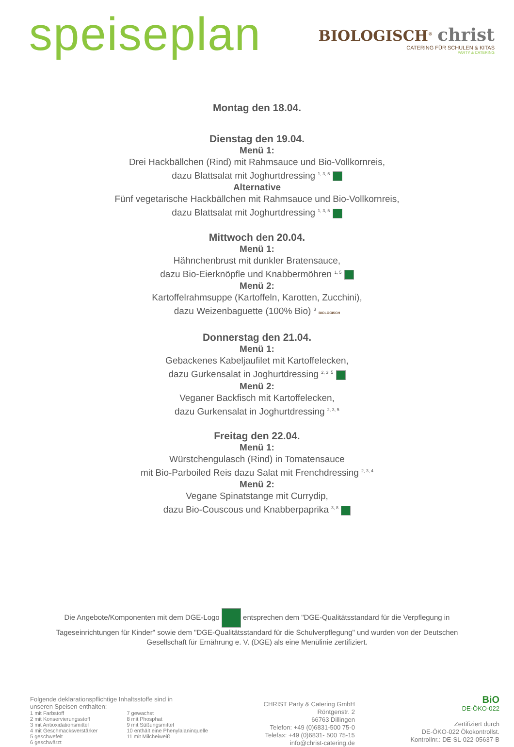speiseplan
BIOLOGISCH<sup>®</sup> christ
CATERING FÜR SCHULEN & KITAS
PARTY & CATERING
Montag den 18.04.
Dienstag den 19.04.
Menü 1:
Drei Hackbällchen (Rind) mit Rahmsauce und Bio-Vollkornreis,
dazu Blattsalat mit Joghurtdressing <sup>1, 3, 5</sup>
Alternative
Fünf vegetarische Hackbällchen mit Rahmsauce und Bio-Vollkornreis,
dazu Blattsalat mit Joghurtdressing <sup>1, 3, 5</sup>
Mittwoch den 20.04.
Menü 1:
Hähnchenbrust mit dunkler Bratensauce,
dazu Bio-Eierknöpfle und Knabbermöhren <sup>1, 5</sup>
Menü 2:
Kartoffelrahmsuppe (Kartoffeln, Karotten, Zucchini),
dazu Weizenbaguette (100% Bio) <sup>3</sup> BIOLOGISCH
Donnerstag den 21.04.
Menü 1:
Gebackenes Kabeljaufilet mit Kartoffelecken,
dazu Gurkensalat in Joghurtdressing <sup>2, 3, 5</sup>
Menü 2:
Veganer Backfisch mit Kartoffelecken,
dazu Gurkensalat in Joghurtdressing <sup>2, 3, 5</sup>
Freitag den 22.04.
Menü 1:
Würstchengulasch (Rind) in Tomatensauce
mit Bio-Parboiled Reis dazu Salat mit Frenchdressing <sup>2, 3, 4</sup>
Menü 2:
Vegane Spinatstange mit Currydip,
dazu Bio-Couscous und Knabberpaprika <sup>3, 8</sup>
Die Angebote/Komponenten mit dem DGE-Logo entsprechen dem "DGE-Qualitätsstandard für die Verpflegung in Tageseinrichtungen für Kinder" sowie dem "DGE-Qualitätsstandard für die Schulverpflegung" und wurden von der Deutschen Gesellschaft für Ernährung e. V. (DGE) als eine Menülinie zertifiziert.
Folgende deklarationspflichtige Inhaltsstoffe sind in
unseren Speisen enthalten:
1 mit Farbstoff
2 mit Konservierungsstoff
3 mit Antioxidationsmittel
4 mit Geschmacksverstärker
5 geschwefelt
6 geschwärzt
7 gewachst
8 mit Phosphat
9 mit Süßungsmittel
10 enthält eine Phenylalaninquelle
11 mit Milcheiweiß
CHRIST Party & Catering GmbH
Röntgenstr. 2
66763 Dillingen
Telefon: +49 (0)6831-500 75-0
Telefax: +49 (0)6831- 500 75-15
info@christ-catering.de
BiO
DE-ÖKO-022
Zertifiziert durch
DE-ÖKO-022 Ökokontrollst.
Kontrollnr.: DE-SL-022-05637-B